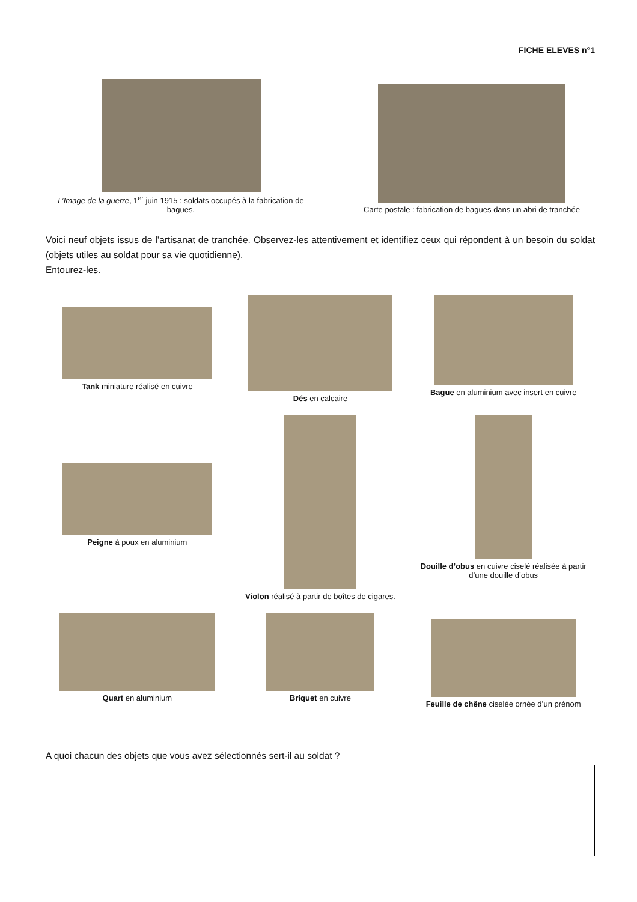FICHE ELEVES n°1
L’Image de la guerre, 1<sup>er</sup> juin 1915 : soldats occupés à la fabrication de bagues.
Carte postale : fabrication de bagues dans un abri de tranchée
Voici neuf objets issus de l’artisanat de tranchée. Observez-les attentivement et identifiez ceux qui répondent à un besoin du soldat (objets utiles au soldat pour sa vie quotidienne).
Entourez-les.
Tank miniature réalisé en cuivre
Dés en calcaire
Bague en aluminium avec insert en cuivre
Peigne à poux en aluminium
Violon réalisé à partir de boîtes de cigares.
Douille d’obus en cuivre ciselé réalisée à partir d’une douille d’obus
Quart en aluminium
Briquet en cuivre
Feuille de chêne ciselée ornée d’un prénom
A quoi chacun des objets que vous avez sélectionnés sert-il au soldat ?